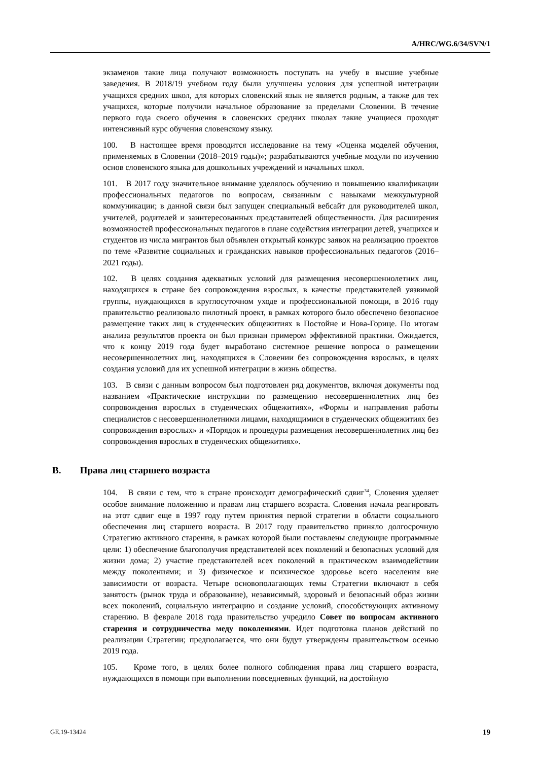A/HRC/WG.6/34/SVN/1
экзаменов такие лица получают возможность поступать на учебу в высшие учебные заведения. В 2018/19 учебном году были улучшены условия для успешной интеграции учащихся средних школ, для которых словенский язык не является родным, а также для тех учащихся, которые получили начальное образование за пределами Словении. В течение первого года своего обучения в словенских средних школах такие учащиеся проходят интенсивный курс обучения словенскому языку.
100. В настоящее время проводится исследование на тему «Оценка моделей обучения, применяемых в Словении (2018–2019 годы)»; разрабатываются учебные модули по изучению основ словенского языка для дошкольных учреждений и начальных школ.
101. В 2017 году значительное внимание уделялось обучению и повышению квалификации профессиональных педагогов по вопросам, связанным с навыками межкультурной коммуникации; в данной связи был запущен специальный вебсайт для руководителей школ, учителей, родителей и заинтересованных представителей общественности. Для расширения возможностей профессиональных педагогов в плане содействия интеграции детей, учащихся и студентов из числа мигрантов был объявлен открытый конкурс заявок на реализацию проектов по теме «Развитие социальных и гражданских навыков профессиональных педагогов (2016–2021 годы).
102. В целях создания адекватных условий для размещения несовершеннолетних лиц, находящихся в стране без сопровождения взрослых, в качестве представителей уязвимой группы, нуждающихся в круглосуточном уходе и профессиональной помощи, в 2016 году правительство реализовало пилотный проект, в рамках которого было обеспечено безопасное размещение таких лиц в студенческих общежитиях в Постойне и Нова-Горице. По итогам анализа результатов проекта он был признан примером эффективной практики. Ожидается, что к концу 2019 года будет выработано системное решение вопроса о размещении несовершеннолетних лиц, находящихся в Словении без сопровождения взрослых, в целях создания условий для их успешной интеграции в жизнь общества.
103. В связи с данным вопросом был подготовлен ряд документов, включая документы под названием «Практические инструкции по размещению несовершеннолетних лиц без сопровождения взрослых в студенческих общежитиях», «Формы и направления работы специалистов с несовершеннолетними лицами, находящимися в студенческих общежитиях без сопровождения взрослых» и «Порядок и процедуры размещения несовершеннолетних лиц без сопровождения взрослых в студенческих общежитиях».
B. Права лиц старшего возраста
104. В связи с тем, что в стране происходит демографический сдвиг<sup>34</sup>, Словения уделяет особое внимание положению и правам лиц старшего возраста. Словения начала реагировать на этот сдвиг еще в 1997 году путем принятия первой стратегии в области социального обеспечения лиц старшего возраста. В 2017 году правительство приняло долгосрочную Стратегию активного старения, в рамках которой были поставлены следующие программные цели: 1) обеспечение благополучия представителей всех поколений и безопасных условий для жизни дома; 2) участие представителей всех поколений в практическом взаимодействии между поколениями; и 3) физическое и психическое здоровье всего населения вне зависимости от возраста. Четыре основополагающих темы Стратегии включают в себя занятость (рынок труда и образование), независимый, здоровый и безопасный образ жизни всех поколений, социальную интеграцию и создание условий, способствующих активному старению. В феврале 2018 года правительство учредило Совет по вопросам активного старения и сотрудничества меду поколениями. Идет подготовка планов действий по реализации Стратегии; предполагается, что они будут утверждены правительством осенью 2019 года.
105. Кроме того, в целях более полного соблюдения права лиц старшего возраста, нуждающихся в помощи при выполнении повседневных функций, на достойную
GE.19-13424 19